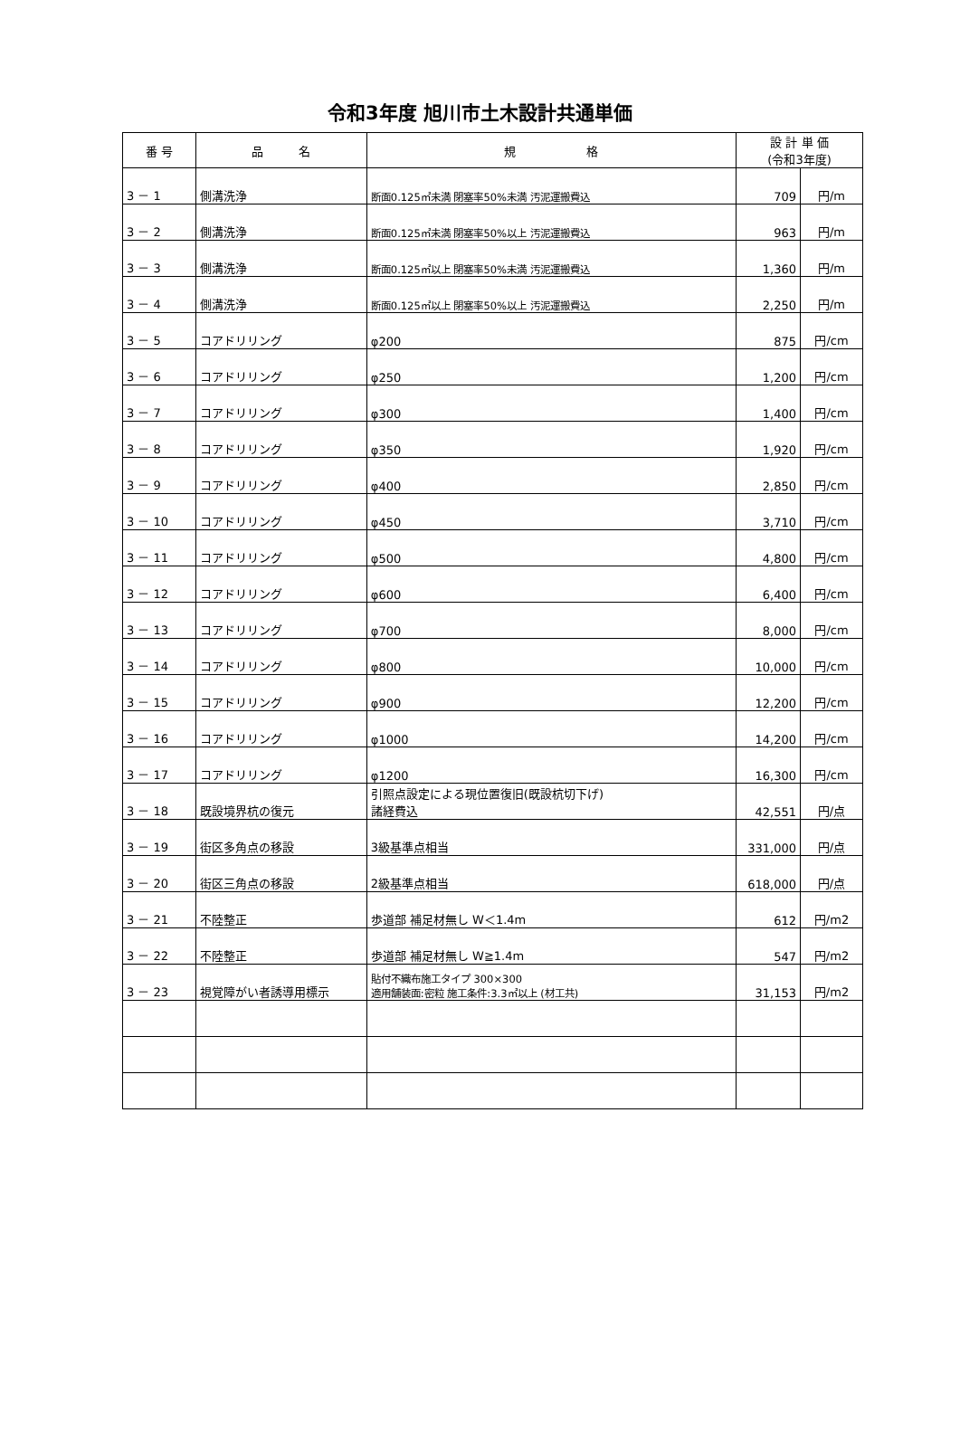令和3年度 旭川市土木設計共通単価
| 番 号 | 品 名 | 規 格 | 設 計 単 価 (令和3年度) | |
| --- | --- | --- | --- | --- |
| 3 － 1 | 側溝洗浄 | 断面0.125㎡未満 閉塞率50%未満 汚泥運搬費込 | 709 | 円/m |
| 3 － 2 | 側溝洗浄 | 断面0.125㎡未満 閉塞率50%以上 汚泥運搬費込 | 963 | 円/m |
| 3 － 3 | 側溝洗浄 | 断面0.125㎡以上 閉塞率50%未満 汚泥運搬費込 | 1,360 | 円/m |
| 3 － 4 | 側溝洗浄 | 断面0.125㎡以上 閉塞率50%以上 汚泥運搬費込 | 2,250 | 円/m |
| 3 － 5 | コアドリリング | φ200 | 875 | 円/cm |
| 3 － 6 | コアドリリング | φ250 | 1,200 | 円/cm |
| 3 － 7 | コアドリリング | φ300 | 1,400 | 円/cm |
| 3 － 8 | コアドリリング | φ350 | 1,920 | 円/cm |
| 3 － 9 | コアドリリング | φ400 | 2,850 | 円/cm |
| 3 － 10 | コアドリリング | φ450 | 3,710 | 円/cm |
| 3 － 11 | コアドリリング | φ500 | 4,800 | 円/cm |
| 3 － 12 | コアドリリング | φ600 | 6,400 | 円/cm |
| 3 － 13 | コアドリリング | φ700 | 8,000 | 円/cm |
| 3 － 14 | コアドリリング | φ800 | 10,000 | 円/cm |
| 3 － 15 | コアドリリング | φ900 | 12,200 | 円/cm |
| 3 － 16 | コアドリリング | φ1000 | 14,200 | 円/cm |
| 3 － 17 | コアドリリング | φ1200 | 16,300 | 円/cm |
| 3 － 18 | 既設境界杭の復元 | 引照点設定による現位置復旧(既設杭切下げ) 諸経費込 | 42,551 | 円/点 |
| 3 － 19 | 街区多角点の移設 | 3級基準点相当 | 331,000 | 円/点 |
| 3 － 20 | 街区三角点の移設 | 2級基準点相当 | 618,000 | 円/点 |
| 3 － 21 | 不陸整正 | 歩道部 補足材無し W＜1.4m | 612 | 円/m2 |
| 3 － 22 | 不陸整正 | 歩道部 補足材無し W≧1.4m | 547 | 円/m2 |
| 3 － 23 | 視覚障がい者誘導用標示 | 貼付不織布施工タイプ 300×300 適用舗装面:密粒 施工条件:3.3㎡以上 (材工共) | 31,153 | 円/m2 |